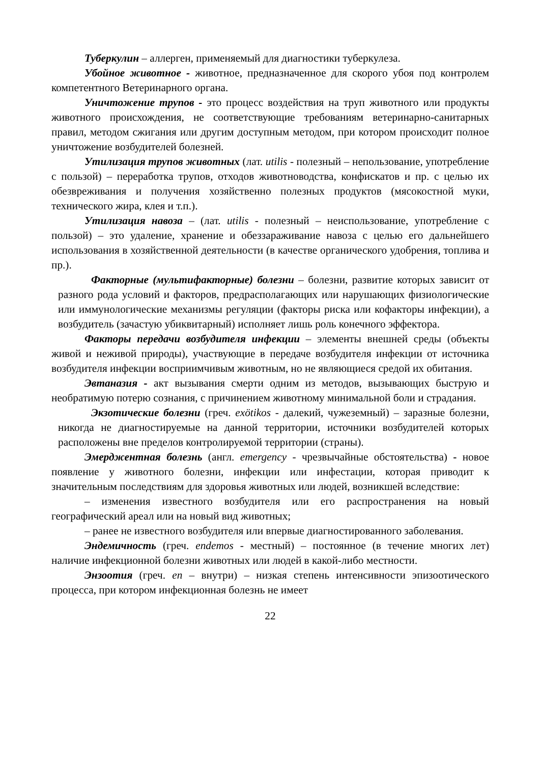Туберкулин – аллерген, применяемый для диагностики туберкулеза.
Убойное животное - животное, предназначенное для скорого убоя под контролем компетентного Ветеринарного органа.
Уничтожение трупов - это процесс воздействия на труп животного или продукты животного происхождения, не соответствующие требованиям ветеринарно-санитарных правил, методом сжигания или другим доступным методом, при котором происходит полное уничтожение возбудителей болезней.
Утилизация трупов животных (лат. utilis - полезный – непользование, употребление с пользой) – переработка трупов, отходов животноводства, конфискатов и пр. с целью их обезвреживания и получения хозяйственно полезных продуктов (мясокостной муки, технического жира, клея и т.п.).
Утилизация навоза – (лат. utilis - полезный – неиспользование, употребление с пользой) – это удаление, хранение и обеззараживание навоза с целью его дальнейшего использования в хозяйственной деятельности (в качестве органического удобрения, топлива и пр.).
Факторные (мультифакторные) болезни – болезни, развитие которых зависит от разного рода условий и факторов, предрасполагающих или нарушающих физиологические или иммунологические механизмы регуляции (факторы риска или кофакторы инфекции), а возбудитель (зачастую убиквитарный) исполняет лишь роль конечного эффектора.
Факторы передачи возбудителя инфекции – элементы внешней среды (объекты живой и неживой природы), участвующие в передаче возбудителя инфекции от источника возбудителя инфекции восприимчивым животным, но не являющиеся средой их обитания.
Эвтаназия - акт вызывания смерти одним из методов, вызывающих быструю и необратимую потерю сознания, с причинением животному минимальной боли и страдания.
Экзотические болезни (греч. exötikos - далекий, чужеземный) – заразные болезни, никогда не диагностируемые на данной территории, источники возбудителей которых расположены вне пределов контролируемой территории (страны).
Эмерджентная болезнь (англ. emergency - чрезвычайные обстоятельства) - новое появление у животного болезни, инфекции или инфестации, которая приводит к значительным последствиям для здоровья животных или людей, возникшей вследствие:
– изменения известного возбудителя или его распространения на новый географический ареал или на новый вид животных;
– ранее не известного возбудителя или впервые диагностированного заболевания.
Эндемичность (греч. endemos - местный) – постоянное (в течение многих лет) наличие инфекционной болезни животных или людей в какой-либо местности.
Энзоотия (греч. en – внутри) – низкая степень интенсивности эпизоотического процесса, при котором инфекционная болезнь не имеет
22